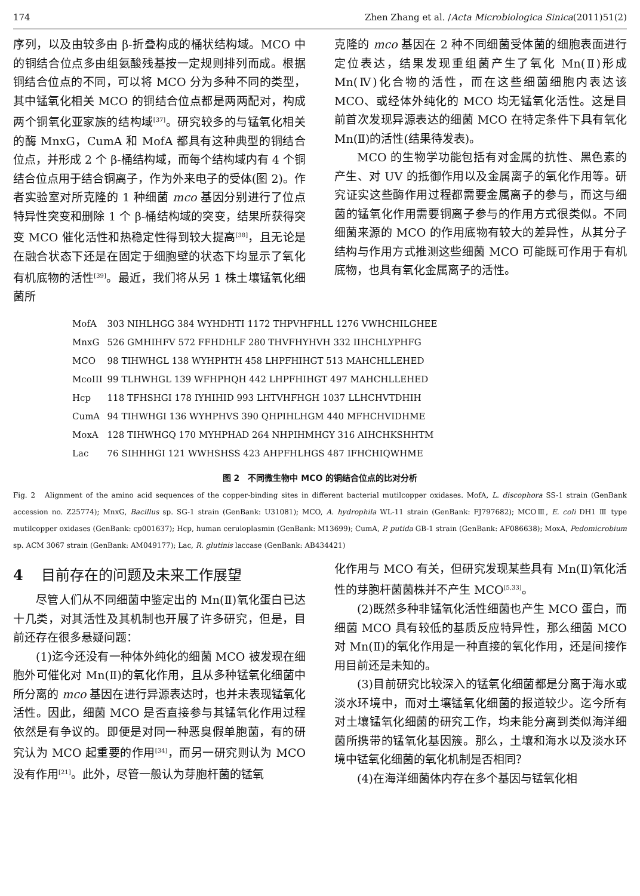174 Zhen Zhang et al. /Acta Microbiologica Sinica(2011)51(2)
序列，以及由较多由 β-折叠构成的桶状结构域。MCO 中的铜结合位点多由组氨酸残基按一定规则排列而成。根据铜结合位点的不同，可以将 MCO 分为多种不同的类型，其中锰氧化相关 MCO 的铜结合位点都是两两配对，构成两个铜氧化亚家族的结构域<sup>[37]</sup>。研究较多的与锰氧化相关的酶 MnxG，CumA 和 MofA 都具有这种典型的铜结合位点，并形成 2 个 β-桶结构域，而每个结构域内有 4 个铜结合位点用于结合铜离子，作为外来电子的受体(图 2)。作者实验室对所克隆的 1 种细菌 mco 基因分别进行了位点特异性突变和删除 1 个 β-桶结构域的突变，结果所获得突变 MCO 催化活性和热稳定性得到较大提高<sup>[38]</sup>，且无论是在融合状态下还是在固定于细胞壁的状态下均显示了氧化有机底物的活性<sup>[39]</sup>。最近，我们将从另 1 株土壤锰氧化细菌所
克隆的 mco 基因在 2 种不同细菌受体菌的细胞表面进行定位表达，结果发现重组菌产生了氧化 Mn(Ⅱ)形成 Mn(Ⅳ)化合物的活性，而在这些细菌细胞内表达该 MCO、或经体外纯化的 MCO 均无锰氧化活性。这是目前首次发现异源表达的细菌 MCO 在特定条件下具有氧化 Mn(Ⅱ)的活性(结果待发表)。
MCO 的生物学功能包括有对金属的抗性、黑色素的产生、对 UV 的抵御作用以及金属离子的氧化作用等。研究证实这些酶作用过程都需要金属离子的参与，而这与细菌的锰氧化作用需要铜离子参与的作用方式很类似。不同细菌来源的 MCO 的作用底物有较大的差异性，从其分子结构与作用方式推测这些细菌 MCO 可能既可作用于有机底物，也具有氧化金属离子的活性。
| MofA | 303 NIHLHGG 384 WYHDHTI 1172 THPVHFHLL 1276 VWHCHILGHEE |
| MnxG | 526 GMHIHFV 572 FFHDHLF 280 THVFHYHVH 332 IIHCHLYPHFG |
| MCO | 98 TIHWHGL 138 WYHPHTH 458 LHPFHIHGT 513 MAHCHLLEHED |
| McoIII | 99 TLHWHGL 139 WFHPHQH 442 LHPFHIHGT 497 MAHCHLLEHED |
| Hcp | 118 TFHSHGI 178 IYHIHID 993 LHTVHFHGH 1037 LLHCHVTDHIH |
| CumA | 94 TIHWHGI 136 WYHPHVS 390 QHPIHLHGM 440 MFHCHVIDHME |
| MoxA | 128 TIHWHGQ 170 MYHPHAD 264 NHPIHMHGY 316 AIHCHKSHHTM |
| Lac | 76 SIHHHGI 121 WWHSHSS 423 AHPFHLHGS 487 IFHCHIQWHME |
图 2　不同微生物中 MCO 的铜结合位点的比对分析
Fig. 2　Alignment of the amino acid sequences of the copper-binding sites in different bacterial mutilcopper oxidases. MofA, L. discophora SS-1 strain (GenBank accession no. Z25774); MnxG, Bacillus sp. SG-1 strain (GenBank: U31081); MCO, A. hydrophila WL-11 strain (GenBank: FJ797682); MCOⅢ, E. coli DH1 Ⅲ type mutilcopper oxidases (GenBank: cp001637); Hcp, human ceruloplasmin (GenBank: M13699); CumA, P. putida GB-1 strain (GenBank: AF086638); MoxA, Pedomicrobium sp. ACM 3067 strain (GenBank: AM049177); Lac, R. glutinis laccase (GenBank: AB434421)
4 目前存在的问题及未来工作展望
尽管人们从不同细菌中鉴定出的 Mn(Ⅱ)氧化蛋白已达十几类，对其活性及其机制也开展了许多研究，但是，目前还存在很多悬疑问题：
(1)迄今还没有一种体外纯化的细菌 MCO 被发现在细胞外可催化对 Mn(Ⅱ)的氧化作用，且从多种锰氧化细菌中所分离的 mco 基因在进行异源表达时，也并未表现锰氧化活性。因此，细菌 MCO 是否直接参与其锰氧化作用过程依然是有争议的。即便是对同一种恶臭假单胞菌，有的研究认为 MCO 起重要的作用<sup>[34]</sup>，而另一研究则认为 MCO 没有作用<sup>[21]</sup>。此外，尽管一般认为芽胞杆菌的锰氧
化作用与 MCO 有关，但研究发现某些具有 Mn(Ⅱ)氧化活性的芽胞杆菌菌株并不产生 MCO<sup>[5,33]</sup>。
(2)既然多种非锰氧化活性细菌也产生 MCO 蛋白，而细菌 MCO 具有较低的基质反应特异性，那么细菌 MCO 对 Mn(Ⅱ)的氧化作用是一种直接的氧化作用，还是间接作用目前还是未知的。
(3)目前研究比较深入的锰氧化细菌都是分离于海水或淡水环境中，而对土壤锰氧化细菌的报道较少。迄今所有对土壤锰氧化细菌的研究工作，均未能分离到类似海洋细菌所携带的锰氧化基因簇。那么，土壤和海水以及淡水环境中锰氧化细菌的氧化机制是否相同？
(4)在海洋细菌体内存在多个基因与锰氧化相